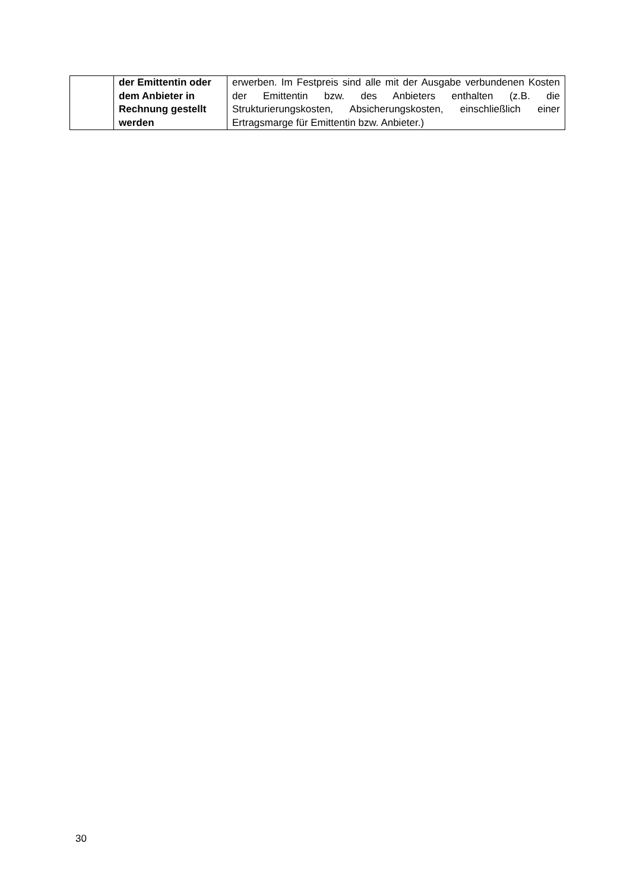| | der Emittentin oder dem Anbieter in Rechnung gestellt werden | erwerben. Im Festpreis sind alle mit der Ausgabe verbundenen Kosten der Emittentin bzw. des Anbieters enthalten (z.B. die Strukturierungskosten, Absicherungskosten, einschließlich einer Ertragsmarge für Emittentin bzw. Anbieter.) |
30